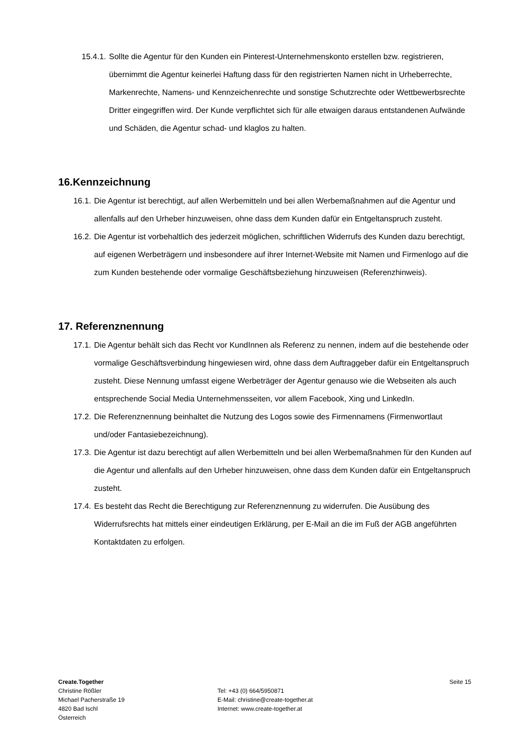15.4.1. Sollte die Agentur für den Kunden ein Pinterest-Unternehmenskonto erstellen bzw. registrieren, übernimmt die Agentur keinerlei Haftung dass für den registrierten Namen nicht in Urheberrechte, Markenrechte, Namens- und Kennzeichenrechte und sonstige Schutzrechte oder Wettbewerbsrechte Dritter eingegriffen wird. Der Kunde verpflichtet sich für alle etwaigen daraus entstandenen Aufwände und Schäden, die Agentur schad- und klaglos zu halten.
16.Kennzeichnung
16.1. Die Agentur ist berechtigt, auf allen Werbemitteln und bei allen Werbemaßnahmen auf die Agentur und allenfalls auf den Urheber hinzuweisen, ohne dass dem Kunden dafür ein Entgeltanspruch zusteht.
16.2. Die Agentur ist vorbehaltlich des jederzeit möglichen, schriftlichen Widerrufs des Kunden dazu berechtigt, auf eigenen Werbeträgern und insbesondere auf ihrer Internet-Website mit Namen und Firmenlogo auf die zum Kunden bestehende oder vormalige Geschäftsbeziehung hinzuweisen (Referenzhinweis).
17. Referenznennung
17.1. Die Agentur behält sich das Recht vor KundInnen als Referenz zu nennen, indem auf die bestehende oder vormalige Geschäftsverbindung hingewiesen wird, ohne dass dem Auftraggeber dafür ein Entgeltanspruch zusteht. Diese Nennung umfasst eigene Werbeträger der Agentur genauso wie die Webseiten als auch entsprechende Social Media Unternehmensseiten, vor allem Facebook, Xing und LinkedIn.
17.2. Die Referenznennung beinhaltet die Nutzung des Logos sowie des Firmennamens (Firmenwortlaut und/oder Fantasiebezeichnung).
17.3. Die Agentur ist dazu berechtigt auf allen Werbemitteln und bei allen Werbemaßnahmen für den Kunden auf die Agentur und allenfalls auf den Urheber hinzuweisen, ohne dass dem Kunden dafür ein Entgeltanspruch zusteht.
17.4. Es besteht das Recht die Berechtigung zur Referenznennung zu widerrufen. Die Ausübung des Widerrufsrechts hat mittels einer eindeutigen Erklärung, per E-Mail an die im Fuß der AGB angeführten Kontaktdaten zu erfolgen.
Create.Together
Christine Rößler
Michael Pacherstraße 19
4820 Bad Ischl
Österreich
Tel: +43 (0) 664/5950871
E-Mail: christine@create-together.at
Internet: www.create-together.at
Seite 15